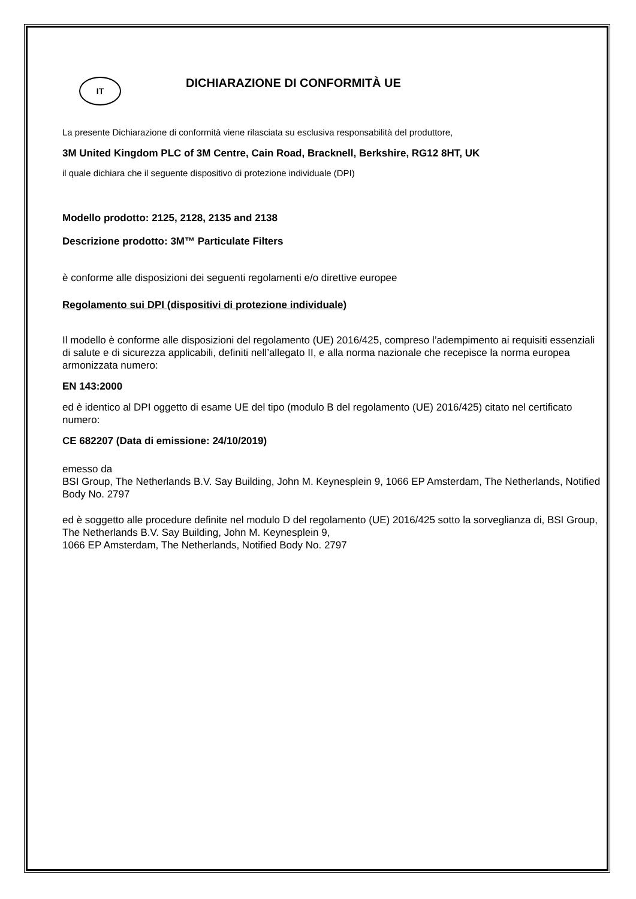IT
DICHIARAZIONE DI CONFORMITÀ UE
La presente Dichiarazione di conformità viene rilasciata su esclusiva responsabilità del produttore,
3M United Kingdom PLC of 3M Centre, Cain Road, Bracknell, Berkshire, RG12 8HT, UK
il quale dichiara che il seguente dispositivo di protezione individuale (DPI)
Modello prodotto: 2125, 2128, 2135 and 2138
Descrizione prodotto: 3M™ Particulate Filters
è conforme alle disposizioni dei seguenti regolamenti e/o direttive europee
Regolamento sui DPI (dispositivi di protezione individuale)
Il modello è conforme alle disposizioni del regolamento (UE) 2016/425, compreso l’adempimento ai requisiti essenziali di salute e di sicurezza applicabili, definiti nell’allegato II, e alla norma nazionale che recepisce la norma europea armonizzata numero:
EN 143:2000
ed è identico al DPI oggetto di esame UE del tipo (modulo B del regolamento (UE) 2016/425) citato nel certificato numero:
CE 682207 (Data di emissione: 24/10/2019)
emesso da
BSI Group, The Netherlands B.V. Say Building, John M. Keynesplein 9, 1066 EP Amsterdam, The Netherlands, Notified Body No. 2797
ed è soggetto alle procedure definite nel modulo D del regolamento (UE) 2016/425 sotto la sorveglianza di, BSI Group, The Netherlands B.V. Say Building, John M. Keynesplein 9,
1066 EP Amsterdam, The Netherlands, Notified Body No. 2797